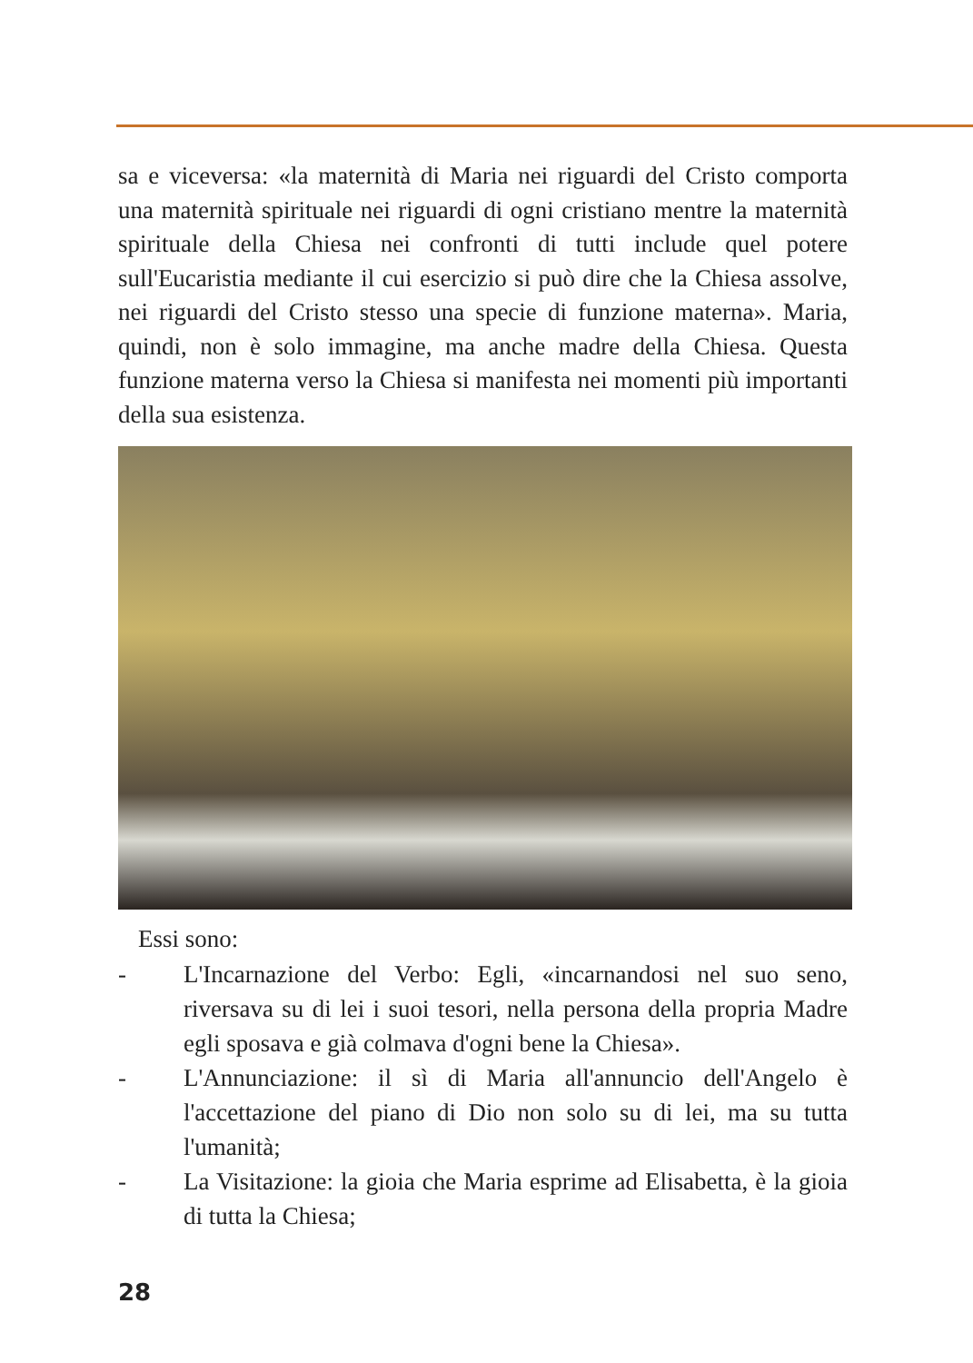sa e viceversa: «la maternità di Maria nei riguardi del Cristo comporta una maternità spirituale nei riguardi di ogni cristiano mentre la maternità spirituale della Chiesa nei confronti di tutti include quel potere sull'Eucaristia mediante il cui esercizio si può dire che la Chiesa assolve, nei riguardi del Cristo stesso una specie di funzione materna». Maria, quindi, non è solo immagine, ma anche madre della Chiesa. Questa funzione materna verso la Chiesa si manifesta nei momenti più importanti della sua esistenza.
Essi sono:
- L'Incarnazione del Verbo: Egli, «incarnandosi nel suo seno, riversava su di lei i suoi tesori, nella persona della propria Madre egli sposava e già colmava d'ogni bene la Chiesa».
- L'Annunciazione: il sì di Maria all'annuncio dell'Angelo è l'accettazione del piano di Dio non solo su di lei, ma su tutta l'umanità;
- La Visitazione: la gioia che Maria esprime ad Elisabetta, è la gioia di tutta la Chiesa;
28